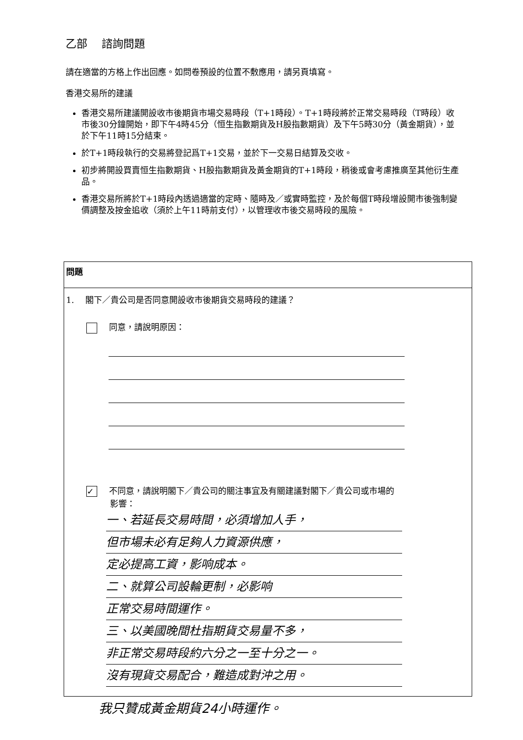乙部　 諮詢問題
請在適當的方格上作出回應。如問卷預設的位置不敷應用，請另頁填寫。
香港交易所的建議
香港交易所建議開設收市後期貨市場交易時段（T+1時段）。T+1時段將於正常交易時段（T時段）收市後30分鐘開始，即下午4時45分（恒生指數期貨及H股指數期貨）及下午5時30分（黃金期貨），並於下午11時15分結束。
於T+1時段執行的交易將登記爲T+1交易，並於下一交易日結算及交收。
初步將開設買賣恒生指數期貨、H股指數期貨及黃金期貨的T+1時段，稍後或會考慮推廣至其他衍生產品。
香港交易所將於T+1時段內透過適當的定時、隨時及／或實時監控，及於每個T時段增設開市後強制變價調整及按金追收（須於上午11時前支付），以管理收市後交易時段的風險。
問題
1.　 閣下／貴公司是否同意開設收市後期貨交易時段的建議？
同意，請說明原因：
✓ 不同意，請說明閣下／貴公司的關注事宜及有關建議對閣下／貴公司或市場的
影響：
一、若延長交易時間，必須增加人手，
但市場未必有足夠人力資源供應，
定必提高工資，影响成本。
二、就算公司設輪更制，必影响
正常交易時間運作。
三、以美國晚間杜指期貨交易量不多，
非正常交易時段約六分之一至十分之一。
沒有現貨交易配合，難造成對沖之用。
我只贊成黃金期貨24小時運作。